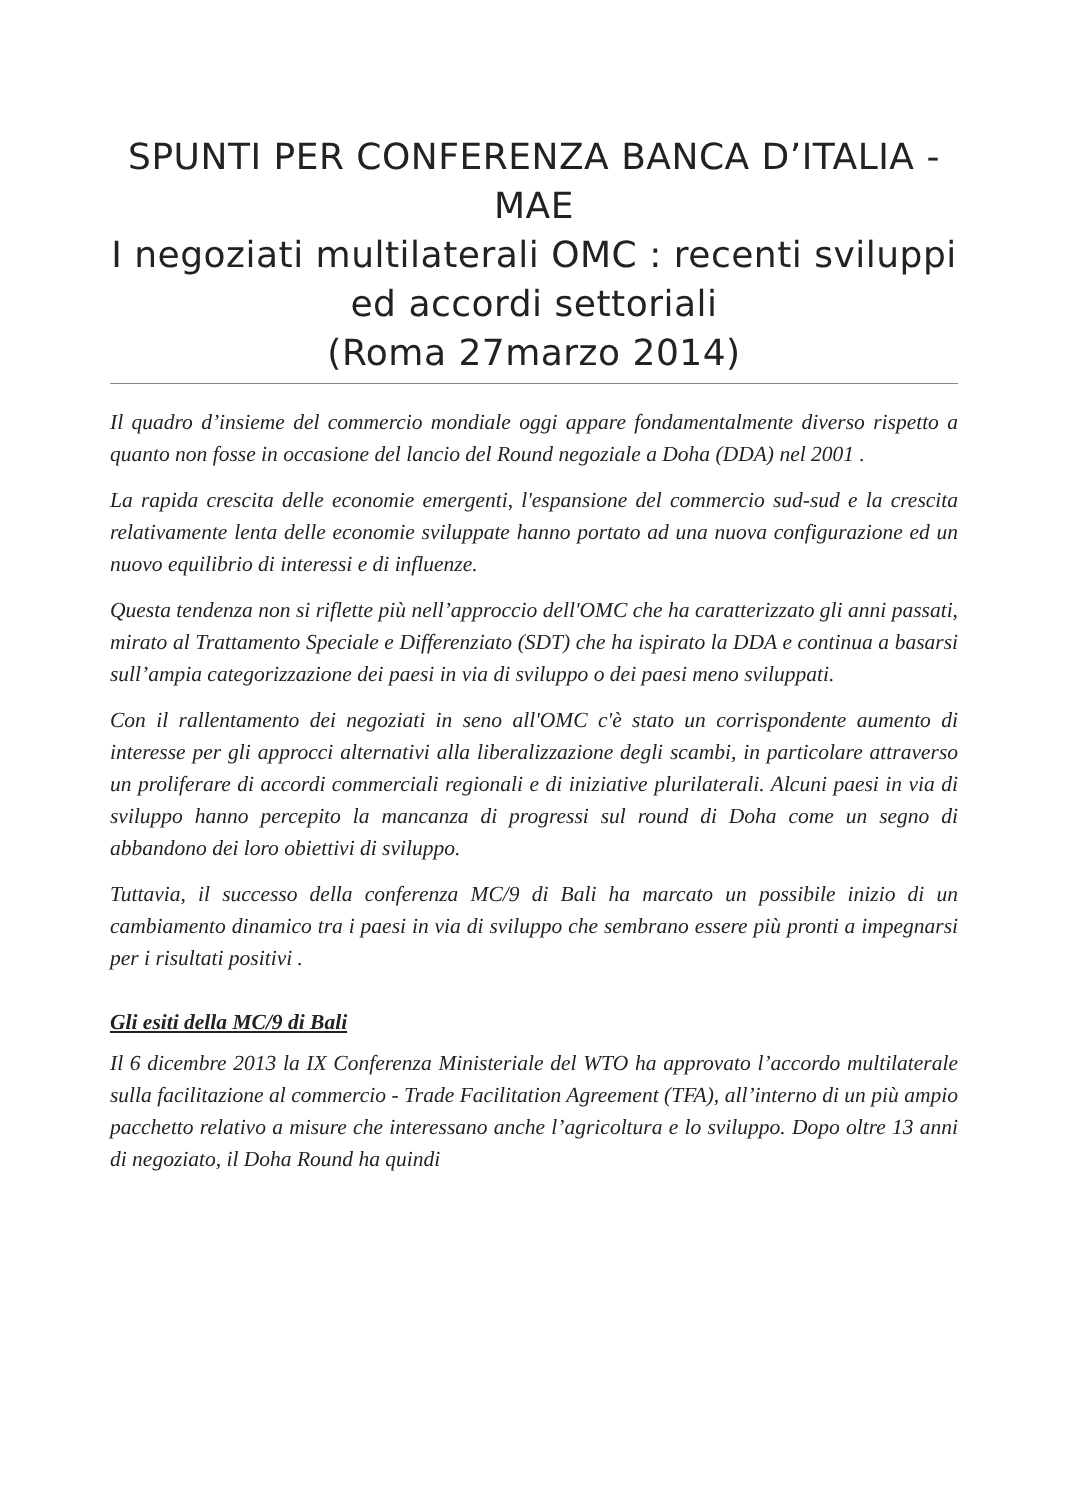SPUNTI PER CONFERENZA BANCA D’ITALIA -MAE
I negoziati multilaterali OMC : recenti sviluppi ed accordi settoriali
(Roma 27marzo 2014)
Il quadro d’insieme del commercio mondiale oggi appare fondamentalmente diverso rispetto a quanto non fosse in occasione del lancio del Round negoziale a Doha (DDA) nel 2001 .
La rapida crescita delle economie emergenti, l'espansione del commercio sud-sud e la crescita relativamente lenta delle economie sviluppate hanno portato ad una nuova configurazione ed un nuovo equilibrio di interessi e di influenze.
Questa tendenza non si riflette più nell’approccio dell'OMC che ha caratterizzato gli anni passati, mirato al Trattamento Speciale e Differenziato (SDT) che ha ispirato la DDA e continua a basarsi sull’ampia categorizzazione dei paesi in via di sviluppo o dei paesi meno sviluppati.
Con il rallentamento dei negoziati in seno all'OMC c'è stato un corrispondente aumento di interesse per gli approcci alternativi alla liberalizzazione degli scambi, in particolare attraverso un proliferare di accordi commerciali regionali e di iniziative plurilaterali. Alcuni paesi in via di sviluppo hanno percepito la mancanza di progressi sul round di Doha come un segno di abbandono dei loro obiettivi di sviluppo.
Tuttavia, il successo della conferenza MC/9 di Bali ha marcato un possibile inizio di un cambiamento dinamico tra i paesi in via di sviluppo che sembrano essere più pronti a impegnarsi per i risultati positivi .
Gli esiti della MC/9 di Bali
Il 6 dicembre 2013 la IX Conferenza Ministeriale del WTO ha approvato l’accordo multilaterale sulla facilitazione al commercio - Trade Facilitation Agreement (TFA), all’interno di un più ampio pacchetto relativo a misure che interessano anche l’agricoltura e lo sviluppo. Dopo oltre 13 anni di negoziato, il Doha Round ha quindi